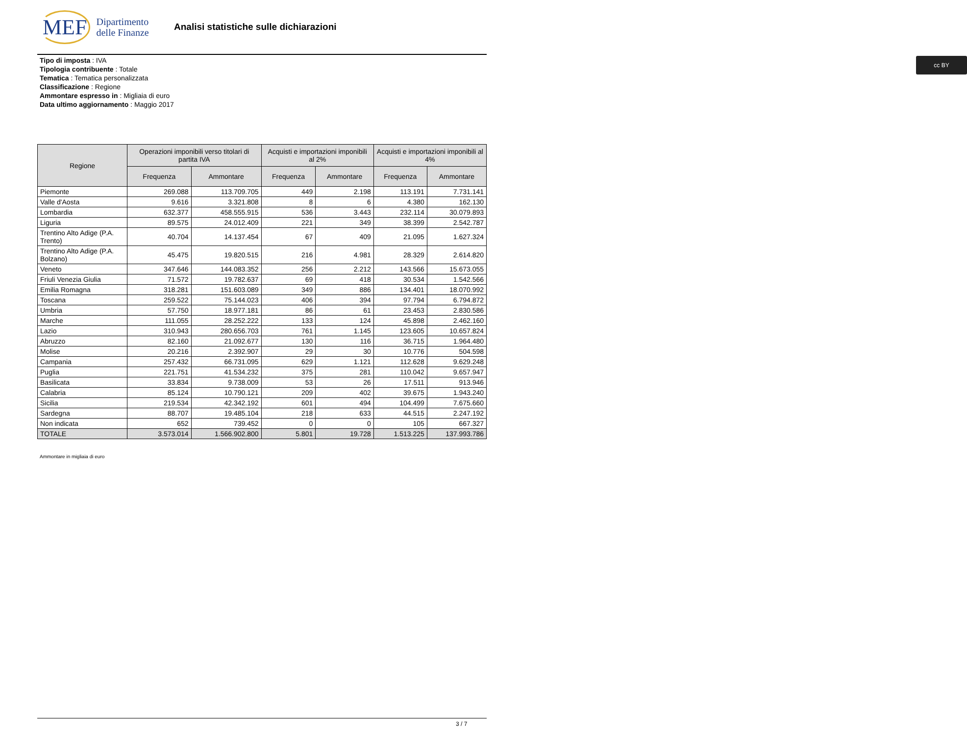MEF Dipartimento
delle Finanze
Analisi statistiche sulle dichiarazioni
cc BY
Tipo di imposta : IVA
Tipologia contribuente : Totale
Tematica : Tematica personalizzata
Classificazione : Regione
Ammontare espresso in : Migliaia di euro
Data ultimo aggiornamento : Maggio 2017
| Regione | Operazioni imponibili verso titolari di partita IVA | | Acquisti e importazioni imponibili al 2% | | Acquisti e importazioni imponibili al 4% | |
| --- | --- | --- | --- | --- | --- | --- |
| | Frequenza | Ammontare | Frequenza | Ammontare | Frequenza | Ammontare |
| Piemonte | 269.088 | 113.709.705 | 449 | 2.198 | 113.191 | 7.731.141 |
| Valle d'Aosta | 9.616 | 3.321.808 | 8 | 6 | 4.380 | 162.130 |
| Lombardia | 632.377 | 458.555.915 | 536 | 3.443 | 232.114 | 30.079.893 |
| Liguria | 89.575 | 24.012.409 | 221 | 349 | 38.399 | 2.542.787 |
| Trentino Alto Adige (P.A. Trento) | 40.704 | 14.137.454 | 67 | 409 | 21.095 | 1.627.324 |
| Trentino Alto Adige (P.A. Bolzano) | 45.475 | 19.820.515 | 216 | 4.981 | 28.329 | 2.614.820 |
| Veneto | 347.646 | 144.083.352 | 256 | 2.212 | 143.566 | 15.673.055 |
| Friuli Venezia Giulia | 71.572 | 19.782.637 | 69 | 418 | 30.534 | 1.542.566 |
| Emilia Romagna | 318.281 | 151.603.089 | 349 | 886 | 134.401 | 18.070.992 |
| Toscana | 259.522 | 75.144.023 | 406 | 394 | 97.794 | 6.794.872 |
| Umbria | 57.750 | 18.977.181 | 86 | 61 | 23.453 | 2.830.586 |
| Marche | 111.055 | 28.252.222 | 133 | 124 | 45.898 | 2.462.160 |
| Lazio | 310.943 | 280.656.703 | 761 | 1.145 | 123.605 | 10.657.824 |
| Abruzzo | 82.160 | 21.092.677 | 130 | 116 | 36.715 | 1.964.480 |
| Molise | 20.216 | 2.392.907 | 29 | 30 | 10.776 | 504.598 |
| Campania | 257.432 | 66.731.095 | 629 | 1.121 | 112.628 | 9.629.248 |
| Puglia | 221.751 | 41.534.232 | 375 | 281 | 110.042 | 9.657.947 |
| Basilicata | 33.834 | 9.738.009 | 53 | 26 | 17.511 | 913.946 |
| Calabria | 85.124 | 10.790.121 | 209 | 402 | 39.675 | 1.943.240 |
| Sicilia | 219.534 | 42.342.192 | 601 | 494 | 104.499 | 7.675.660 |
| Sardegna | 88.707 | 19.485.104 | 218 | 633 | 44.515 | 2.247.192 |
| Non indicata | 652 | 739.452 | 0 | 0 | 105 | 667.327 |
| TOTALE | 3.573.014 | 1.566.902.800 | 5.801 | 19.728 | 1.513.225 | 137.993.786 |
Ammontare in migliaia di euro
3 / 7